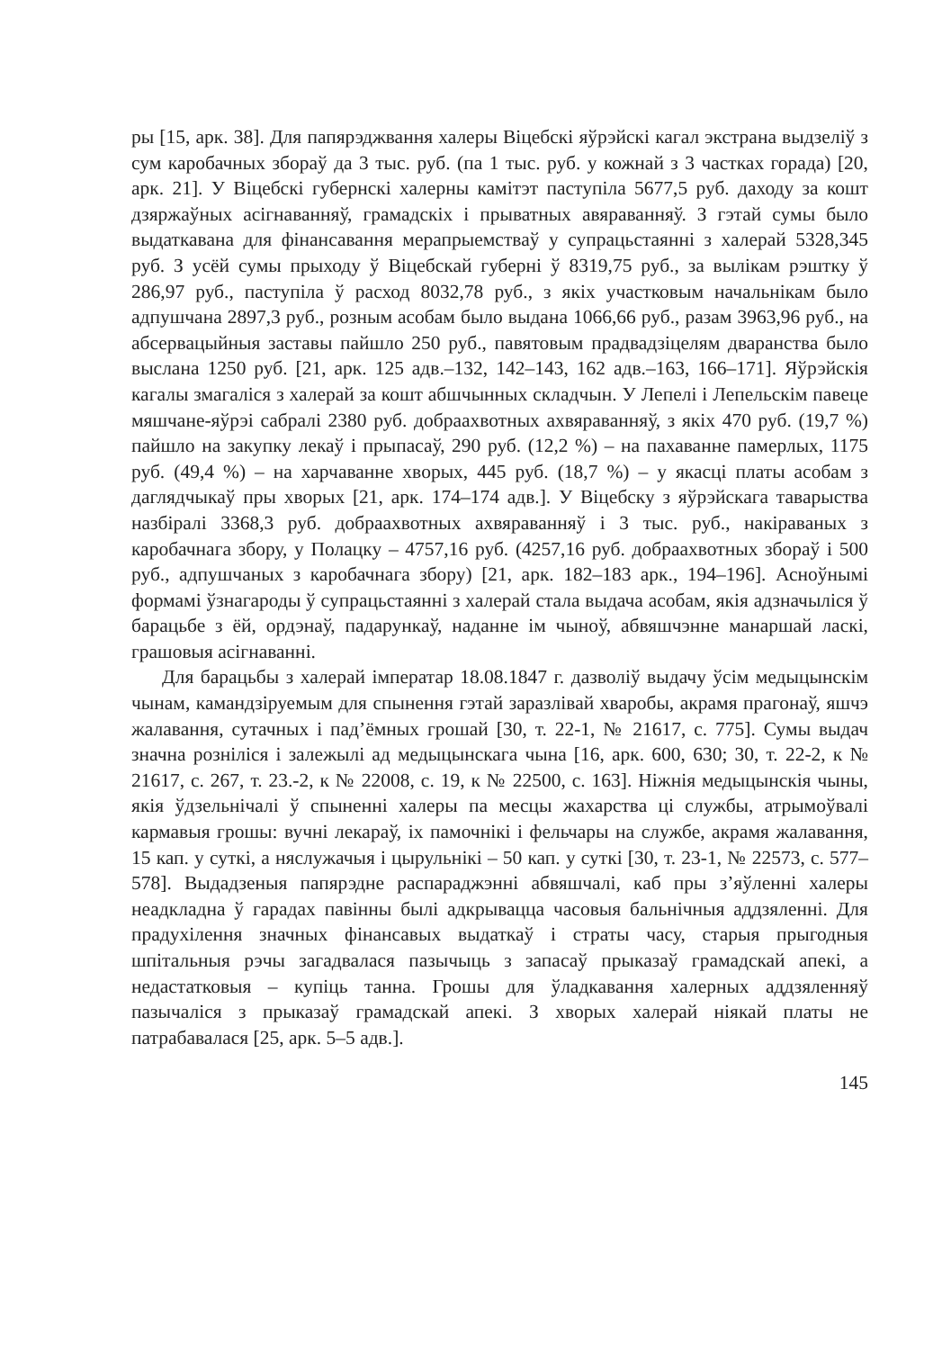ры [15, арк. 38]. Для папярэджвання халеры Віцебскі яўрэйскі кагал экстрана выдзеліў з сум каробачных збораў да 3 тыс. руб. (па 1 тыс. руб. у кожнай з 3 частках горада) [20, арк. 21]. У Віцебскі губернскі халерны камітэт паступіла 5677,5 руб. даходу за кошт дзяржаўных асігнаванняў, грамадскіх і прыватных авяраванняў. З гэтай сумы было выдаткавана для фінансавання мерапрыемстваў у супрацьстаянні з халерай 5328,345 руб. З усёй сумы прыходу ў Віцебскай губерні ў 8319,75 руб., за вылікам рэштку ў 286,97 руб., паступіла ў расход 8032,78 руб., з якіх участковым начальнікам было адпушчана 2897,3 руб., розным асобам было выдана 1066,66 руб., разам 3963,96 руб., на абсервацыйныя заставы пайшло 250 руб., павятовым прадвадзіцелям дваранства было выслана 1250 руб. [21, арк. 125 адв.–132, 142–143, 162 адв.–163, 166–171]. Яўрэйскія кагалы змагаліся з халерай за кошт абшчынных складчын. У Лепелі і Лепельскім павеце мяшчане-яўрэі сабралі 2380 руб. добраахвотных ахвяраванняў, з якіх 470 руб. (19,7 %) пайшло на закупку лекаў і прыпасаў, 290 руб. (12,2 %) – на пахаванне памерлых, 1175 руб. (49,4 %) – на харчаванне хворых, 445 руб. (18,7 %) – у якасці платы асобам з даглядчыкаў пры хворых [21, арк. 174–174 адв.]. У Віцебску з яўрэйскага таварыства назбіралі 3368,3 руб. добраахвотных ахвяраванняў і 3 тыс. руб., накіраваных з каробачнага збору, у Полацку – 4757,16 руб. (4257,16 руб. добраахвотных збораў і 500 руб., адпушчаных з каробачнага збору) [21, арк. 182–183 арк., 194–196]. Асноўнымі формамі ўзнагароды ў супрацьстаянні з халерай стала выдача асобам, якія адзначыліся ў барацьбе з ёй, ордэнаў, падарункаў, наданне ім чыноў, абвяшчэнне манаршай ласкі, грашовыя асігнаванні.
Для барацьбы з халерай імператар 18.08.1847 г. дазволіў выдачу ўсім медыцынскім чынам, камандзіруемым для спынення гэтай заразлівай хваробы, акрамя прагонаў, яшчэ жалавання, сутачных і пад’ёмных грошай [30, т. 22-1, № 21617, с. 775]. Сумы выдач значна розніліся і залежылі ад медыцынскага чына [16, арк. 600, 630; 30, т. 22-2, к № 21617, с. 267, т. 23.-2, к № 22008, с. 19, к № 22500, с. 163]. Ніжнія медыцынскія чыны, якія ўдзельнічалі ў спыненні халеры па месцы жахарства ці службы, атрымоўвалі кармавыя грошы: вучні лекараў, іх памочнікі і фельчары на службе, акрамя жалавання, 15 кап. у суткі, а няслужачыя і цырульнікі – 50 кап. у суткі [30, т. 23-1, № 22573, с. 577–578]. Выдадзеныя папярэдне распараджэнні абвяшчалі, каб пры з’яўленні халеры неадкладна ў гарадах павінны былі адкрывацца часовыя бальнічныя аддзяленні. Для прадухілення значных фінансавых выдаткаў і страты часу, старыя прыгодныя шпітальныя рэчы загадвалася пазычыць з запасаў прыказаў грамадскай апекі, а недастатковыя – купіць танна. Грошы для ўладкавання халерных аддзяленняў пазычаліся з прыказаў грамадскай апекі. З хворых халерай ніякай платы не патрабавалася [25, арк. 5–5 адв.].
145